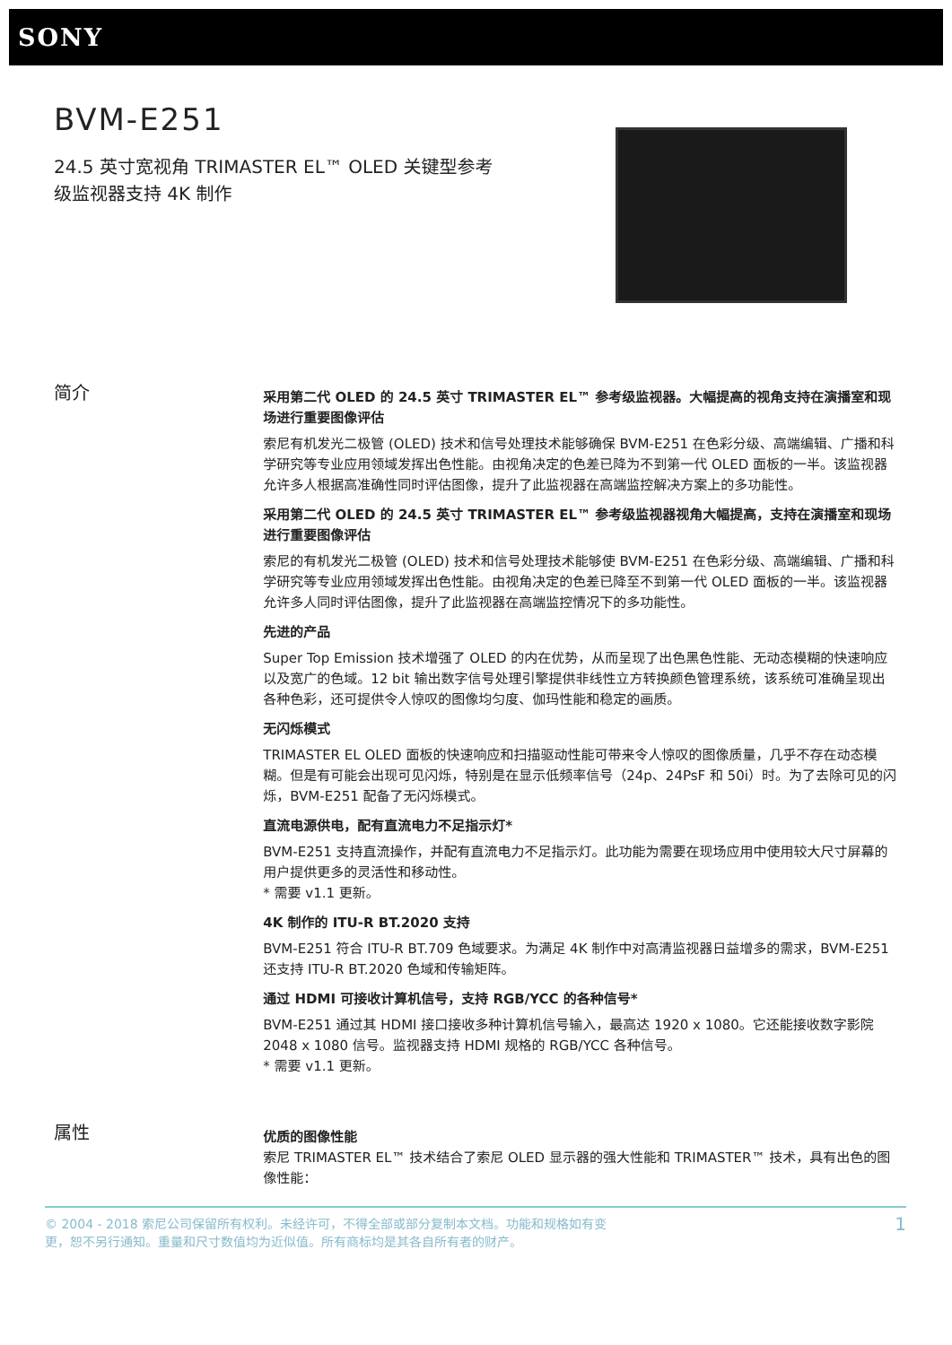SONY
BVM-E251
24.5 英寸宽视角 TRIMASTER EL™ OLED 关键型参考级监视器支持 4K 制作
简介
采用第二代 OLED 的 24.5 英寸 TRIMASTER EL™ 参考级监视器。大幅提高的视角支持在演播室和现场进行重要图像评估
索尼有机发光二极管 (OLED) 技术和信号处理技术能够确保 BVM-E251 在色彩分级、高端编辑、广播和科学研究等专业应用领域发挥出色性能。由视角决定的色差已降为不到第一代 OLED 面板的一半。该监视器允许多人根据高准确性同时评估图像，提升了此监视器在高端监控解决方案上的多功能性。
采用第二代 OLED 的 24.5 英寸 TRIMASTER EL™ 参考级监视器视角大幅提高，支持在演播室和现场进行重要图像评估
索尼的有机发光二极管 (OLED) 技术和信号处理技术能够使 BVM-E251 在色彩分级、高端编辑、广播和科学研究等专业应用领域发挥出色性能。由视角决定的色差已降至不到第一代 OLED 面板的一半。该监视器允许多人同时评估图像，提升了此监视器在高端监控情况下的多功能性。
先进的产品
Super Top Emission 技术增强了 OLED 的内在优势，从而呈现了出色黑色性能、无动态模糊的快速响应以及宽广的色域。12 bit 输出数字信号处理引擎提供非线性立方转换颜色管理系统，该系统可准确呈现出各种色彩，还可提供令人惊叹的图像均匀度、伽玛性能和稳定的画质。
无闪烁模式
TRIMASTER EL OLED 面板的快速响应和扫描驱动性能可带来令人惊叹的图像质量，几乎不存在动态模糊。但是有可能会出现可见闪烁，特别是在显示低频率信号（24p、24PsF 和 50i）时。为了去除可见的闪烁，BVM-E251 配备了无闪烁模式。
直流电源供电，配有直流电力不足指示灯*
BVM-E251 支持直流操作，并配有直流电力不足指示灯。此功能为需要在现场应用中使用较大尺寸屏幕的用户提供更多的灵活性和移动性。
* 需要 v1.1 更新。
4K 制作的 ITU-R BT.2020 支持
BVM-E251 符合 ITU-R BT.709 色域要求。为满足 4K 制作中对高清监视器日益增多的需求，BVM-E251 还支持 ITU-R BT.2020 色域和传输矩阵。
通过 HDMI 可接收计算机信号，支持 RGB/YCC 的各种信号*
BVM-E251 通过其 HDMI 接口接收多种计算机信号输入，最高达 1920 x 1080。它还能接收数字影院 2048 x 1080 信号。监视器支持 HDMI 规格的 RGB/YCC 各种信号。
* 需要 v1.1 更新。
属性
优质的图像性能
索尼 TRIMASTER EL™ 技术结合了索尼 OLED 显示器的强大性能和 TRIMASTER™ 技术，具有出色的图像性能：
© 2004 - 2018 索尼公司保留所有权利。未经许可，不得全部或部分复制本文档。功能和规格如有变
更，恕不另行通知。重量和尺寸数值均为近似值。所有商标均是其各自所有者的财产。
1